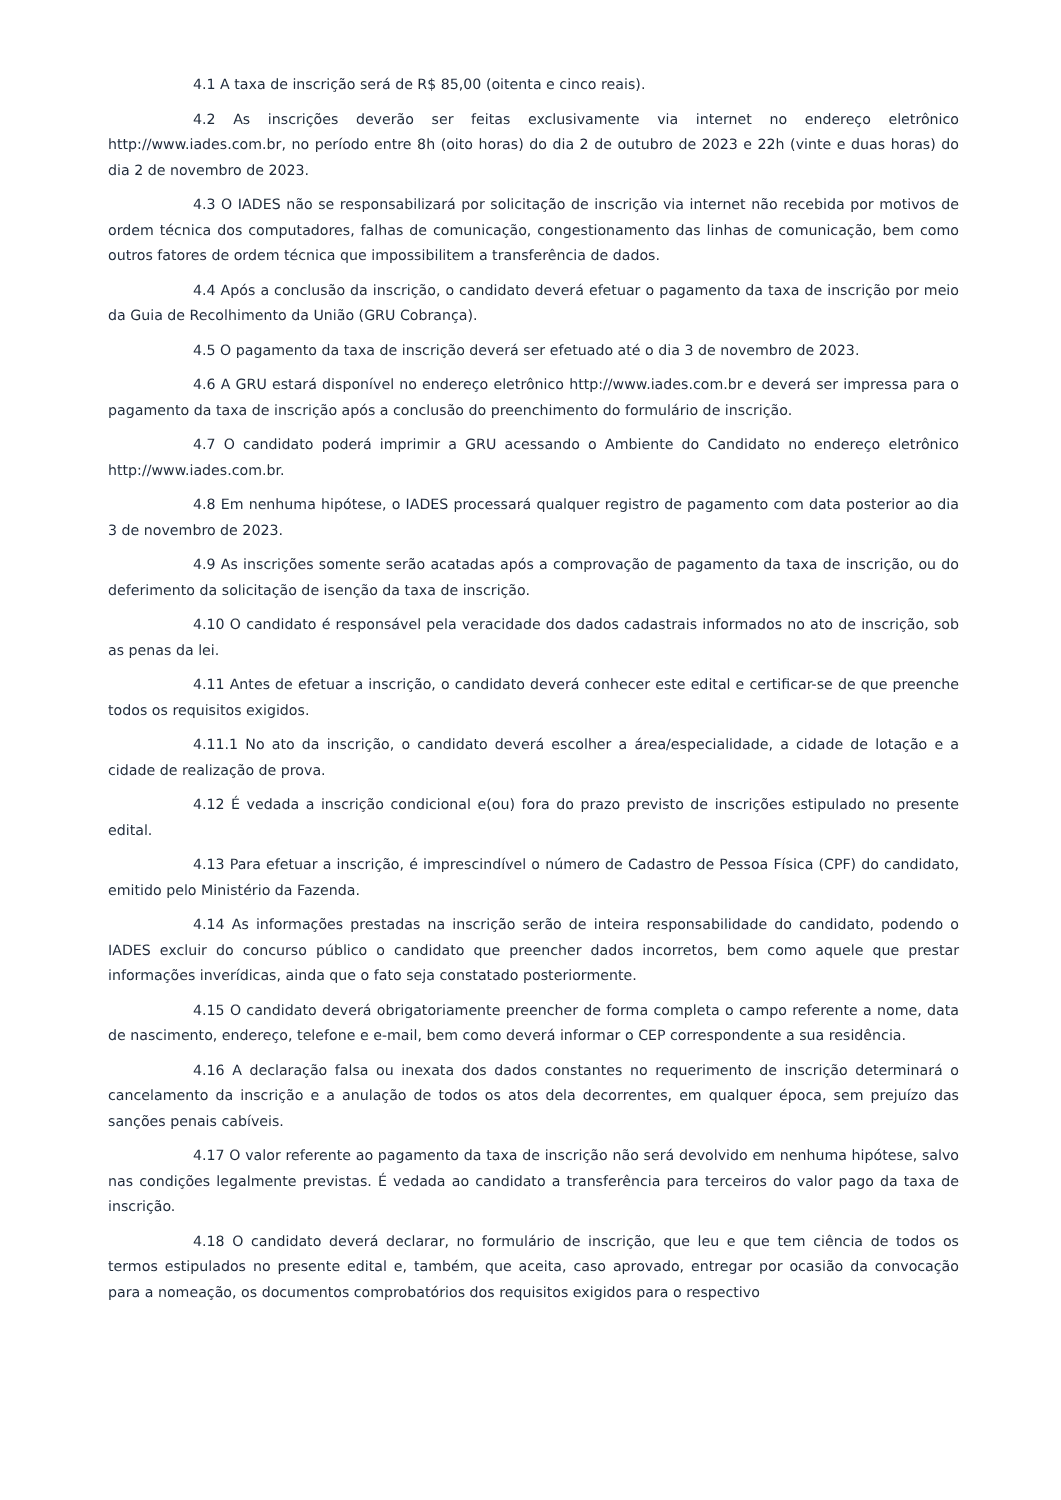4.1 A taxa de inscrição será de R$ 85,00 (oitenta e cinco reais).
4.2 As inscrições deverão ser feitas exclusivamente via internet no endereço eletrônico http://www.iades.com.br, no período entre 8h (oito horas) do dia 2 de outubro de 2023 e 22h (vinte e duas horas) do dia 2 de novembro de 2023.
4.3 O IADES não se responsabilizará por solicitação de inscrição via internet não recebida por motivos de ordem técnica dos computadores, falhas de comunicação, congestionamento das linhas de comunicação, bem como outros fatores de ordem técnica que impossibilitem a transferência de dados.
4.4 Após a conclusão da inscrição, o candidato deverá efetuar o pagamento da taxa de inscrição por meio da Guia de Recolhimento da União (GRU Cobrança).
4.5 O pagamento da taxa de inscrição deverá ser efetuado até o dia 3 de novembro de 2023.
4.6 A GRU estará disponível no endereço eletrônico http://www.iades.com.br e deverá ser impressa para o pagamento da taxa de inscrição após a conclusão do preenchimento do formulário de inscrição.
4.7 O candidato poderá imprimir a GRU acessando o Ambiente do Candidato no endereço eletrônico http://www.iades.com.br.
4.8 Em nenhuma hipótese, o IADES processará qualquer registro de pagamento com data posterior ao dia 3 de novembro de 2023.
4.9 As inscrições somente serão acatadas após a comprovação de pagamento da taxa de inscrição, ou do deferimento da solicitação de isenção da taxa de inscrição.
4.10 O candidato é responsável pela veracidade dos dados cadastrais informados no ato de inscrição, sob as penas da lei.
4.11 Antes de efetuar a inscrição, o candidato deverá conhecer este edital e certificar-se de que preenche todos os requisitos exigidos.
4.11.1 No ato da inscrição, o candidato deverá escolher a área/especialidade, a cidade de lotação e a cidade de realização de prova.
4.12 É vedada a inscrição condicional e(ou) fora do prazo previsto de inscrições estipulado no presente edital.
4.13 Para efetuar a inscrição, é imprescindível o número de Cadastro de Pessoa Física (CPF) do candidato, emitido pelo Ministério da Fazenda.
4.14 As informações prestadas na inscrição serão de inteira responsabilidade do candidato, podendo o IADES excluir do concurso público o candidato que preencher dados incorretos, bem como aquele que prestar informações inverídicas, ainda que o fato seja constatado posteriormente.
4.15 O candidato deverá obrigatoriamente preencher de forma completa o campo referente a nome, data de nascimento, endereço, telefone e e-mail, bem como deverá informar o CEP correspondente a sua residência.
4.16 A declaração falsa ou inexata dos dados constantes no requerimento de inscrição determinará o cancelamento da inscrição e a anulação de todos os atos dela decorrentes, em qualquer época, sem prejuízo das sanções penais cabíveis.
4.17 O valor referente ao pagamento da taxa de inscrição não será devolvido em nenhuma hipótese, salvo nas condições legalmente previstas. É vedada ao candidato a transferência para terceiros do valor pago da taxa de inscrição.
4.18 O candidato deverá declarar, no formulário de inscrição, que leu e que tem ciência de todos os termos estipulados no presente edital e, também, que aceita, caso aprovado, entregar por ocasião da convocação para a nomeação, os documentos comprobatórios dos requisitos exigidos para o respectivo